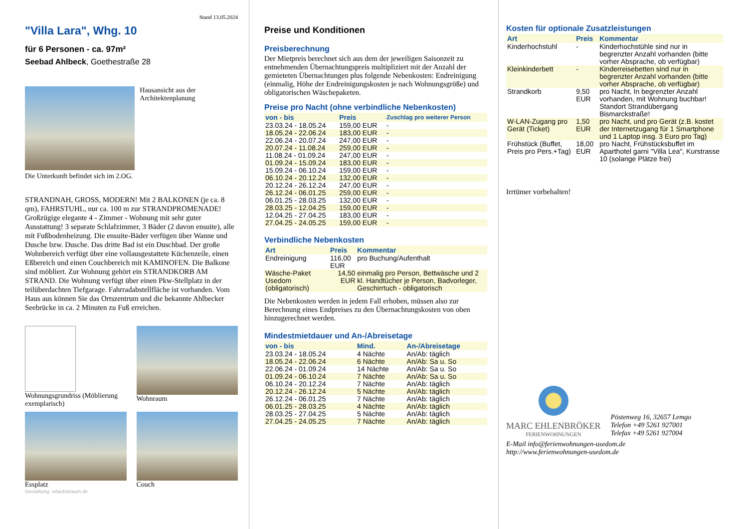Stand 13.05.2024
"Villa Lara", Whg. 10
für 6 Personen - ca. 97m²
Seebad Ahlbeck, Goethestraße 28
Hausansicht aus der Architektenplanung
Die Unterkunft befindet sich im 2.OG.
STRANDNAH, GROSS, MODERN! Mit 2 BALKONEN (je ca. 8 qm), FAHRSTUHL, nur ca. 100 m zur STRANDPROMENADE! Großzügige elegante 4 - Zimmer - Wohnung mit sehr guter Ausstattung! 3 separate Schlafzimmer, 3 Bäder (2 davon ensuite), alle mit Fußbodenheizung. Die ensuite-Bäder verfügen über Wanne und Dusche bzw. Dusche. Das dritte Bad ist ein Duschbad. Der große Wohnbereich verfügt über eine vollausgestattete Küchenzeile, einen Eßbereich und einen Couchbereich mit KAMINOFEN. Die Balkone sind möbliert. Zur Wohnung gehört ein STRANDKORB AM STRAND. Die Wohnung verfügt über einen Pkw-Stellplatz in der teilüberdachten Tiefgarage. Fahrradabstellfläche ist vorhanden. Vom Haus aus können Sie das Ortszentrum und die bekannte Ahlbecker Seebrücke in ca. 2 Minuten zu Fuß erreichen.
Wohnungsgrundriss (Möblierung exemplarisch)
Wohnraum
Essplatz
Couch
Gestaltung: urlaubstraum.de
Preise und Konditionen
Preisberechnung
Der Mietpreis berechnet sich aus dem der jeweiligen Saisonzeit zu entnehmenden Übernachtungspreis multipliziert mit der Anzahl der gemieteten Übernachtungen plus folgende Nebenkosten: Endreinigung (einmalig, Höhe der Endreinigungskosten je nach Wohnungsgröße) und obligatorischen Wäschepaketen.
Preise pro Nacht (ohne verbindliche Nebenkosten)
| von - bis | Preis | Zuschlag pro weiterer Person |
| --- | --- | --- |
| 23.03.24 - 18.05.24 | 159,00 EUR | - |
| 18.05.24 - 22.06.24 | 183,00 EUR | - |
| 22.06.24 - 20.07.24 | 247,00 EUR | - |
| 20.07.24 - 11.08.24 | 259,00 EUR | - |
| 11.08.24 - 01.09.24 | 247,00 EUR | - |
| 01.09.24 - 15.09.24 | 183,00 EUR | - |
| 15.09.24 - 06.10.24 | 159,00 EUR | - |
| 06.10.24 - 20.12.24 | 132,00 EUR | - |
| 20.12.24 - 26.12.24 | 247,00 EUR | - |
| 26.12.24 - 06.01.25 | 259,00 EUR | - |
| 06.01.25 - 28.03.25 | 132,00 EUR | - |
| 28.03.25 - 12.04.25 | 159,00 EUR | - |
| 12.04.25 - 27.04.25 | 183,00 EUR | - |
| 27.04.25 - 24.05.25 | 159,00 EUR | - |
Verbindliche Nebenkosten
| Art | Preis | Kommentar |
| --- | --- | --- |
| Endreinigung | 116,00 EUR | pro Buchung/Aufenthalt |
| Wäsche-Paket Usedom (obligatorisch) | 14,50 EUR | einmalig pro Person, Bettwäsche und 2 kl. Handtücher je Person, Badvorleger, Geschirrtuch - obligatorisch |
Die Nebenkosten werden in jedem Fall erhoben, müssen also zur Berechnung eines Endpreises zu den Übernachtungskosten von oben hinzugerechnet werden.
Mindestmietdauer und An-/Abreisetage
| von - bis | Mind. | An-/Abreisetage |
| --- | --- | --- |
| 23.03.24 - 18.05.24 | 4 Nächte | An/Ab: täglich |
| 18.05.24 - 22.06.24 | 6 Nächte | An/Ab: Sa u. So |
| 22.06.24 - 01.09.24 | 14 Nächte | An/Ab: Sa u. So |
| 01.09.24 - 06.10.24 | 7 Nächte | An/Ab: Sa u. So |
| 06.10.24 - 20.12.24 | 7 Nächte | An/Ab: täglich |
| 20.12.24 - 26.12.24 | 5 Nächte | An/Ab: täglich |
| 26.12.24 - 06.01.25 | 7 Nächte | An/Ab: täglich |
| 06.01.25 - 28.03.25 | 4 Nächte | An/Ab: täglich |
| 28.03.25 - 27.04.25 | 5 Nächte | An/Ab: täglich |
| 27.04.25 - 24.05.25 | 7 Nächte | An/Ab: täglich |
Kosten für optionale Zusatzleistungen
| Art | Preis | Kommentar |
| --- | --- | --- |
| Kinderhochstuhl | - | Kinderhochstühle sind nur in begrenzter Anzahl vorhanden (bitte vorher Absprache, ob verfügbar) |
| Kleinkinderbett | - | Kinderreisebetten sind nur in begrenzter Anzahl vorhanden (bitte vorher Absprache, ob verfügbar) |
| Strandkorb | 9,50 EUR | pro Nacht, In begrenzter Anzahl vorhanden, mit Wohnung buchbar! Standort Strandübergang Bismarckstraße! |
| W-LAN-Zugang pro Gerät (Ticket) | 1,50 EUR | pro Nacht, und pro Gerät (z.B. kostet der Internetzugang für 1 Smartphone und 1 Laptop insg. 3 Euro pro Tag) |
| Frühstück (Buffet, Preis pro Pers.+Tag) | 18,00 EUR | pro Nacht, Frühstücksbuffet im Aparthotel garni "Villa Lea", Kurstrasse 10 (solange Plätze frei) |
Irrtümer vorbehalten!
MARC EHLENBRÖKER
FERIENWOHNUNGEN
Pöstenweg 16, 32657 Lemgo
Telefon +49 5261 927001
Telefax +49 5261 927004
E-Mail info@ferienwohnungen-usedom.de
http://www.ferienwohnungen-usedom.de